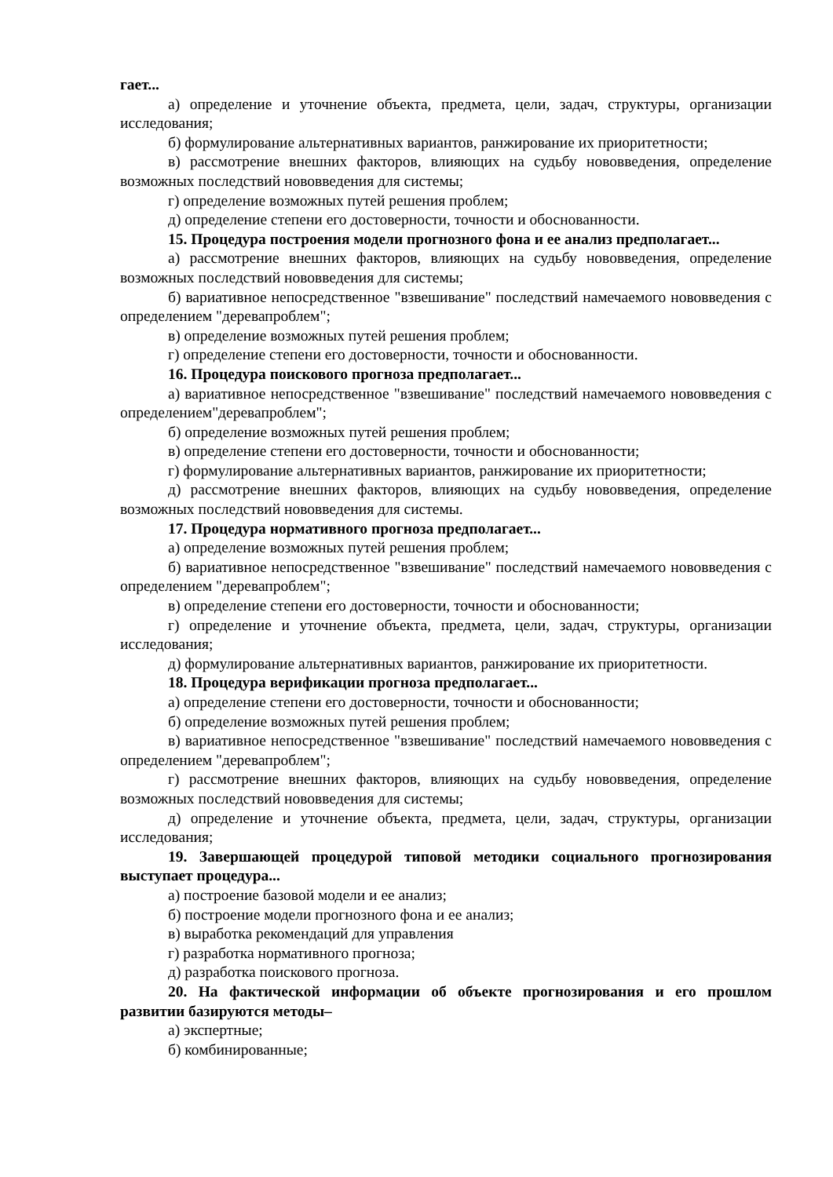гает...
а) определение и уточнение объекта, предмета, цели, задач, структуры, организации исследования;
б) формулирование альтернативных вариантов, ранжирование их приоритетности;
в) рассмотрение внешних факторов, влияющих на судьбу нововведения, определение возможных последствий нововведения для системы;
г) определение возможных путей решения проблем;
д) определение степени его достоверности, точности и обоснованности.
15. Процедура построения модели прогнозного фона и ее анализ предполагает...
а) рассмотрение внешних факторов, влияющих на судьбу нововведения, определение возможных последствий нововведения для системы;
б) вариативное непосредственное "взвешивание" последствий намечаемого нововведения с определением "деревапроблем";
в) определение возможных путей решения проблем;
г) определение степени его достоверности, точности и обоснованности.
16. Процедура поискового прогноза предполагает...
а) вариативное непосредственное "взвешивание" последствий намечаемого нововведения с определением"деревапроблем";
б) определение возможных путей решения проблем;
в) определение степени его достоверности, точности и обоснованности;
г) формулирование альтернативных вариантов, ранжирование их приоритетности;
д) рассмотрение внешних факторов, влияющих на судьбу нововведения, определение возможных последствий нововведения для системы.
17. Процедура нормативного прогноза предполагает...
а) определение возможных путей решения проблем;
б) вариативное непосредственное "взвешивание" последствий намечаемого нововведения с определением "деревапроблем";
в) определение степени его достоверности, точности и обоснованности;
г) определение и уточнение объекта, предмета, цели, задач, структуры, организации исследования;
д) формулирование альтернативных вариантов, ранжирование их приоритетности.
18. Процедура верификации прогноза предполагает...
а) определение степени его достоверности, точности и обоснованности;
б) определение возможных путей решения проблем;
в) вариативное непосредственное "взвешивание" последствий намечаемого нововведения с определением "деревапроблем";
г) рассмотрение внешних факторов, влияющих на судьбу нововведения, определение возможных последствий нововведения для системы;
д) определение и уточнение объекта, предмета, цели, задач, структуры, организации исследования;
19. Завершающей процедурой типовой методики социального прогнозирования выступает процедура...
а) построение базовой модели и ее анализ;
б) построение модели прогнозного фона и ее анализ;
в) выработка рекомендаций для управления
г) разработка нормативного прогноза;
д) разработка поискового прогноза.
20. На фактической информации об объекте прогнозирования и его прошлом развитии базируются методы–
а) экспертные;
б) комбинированные;